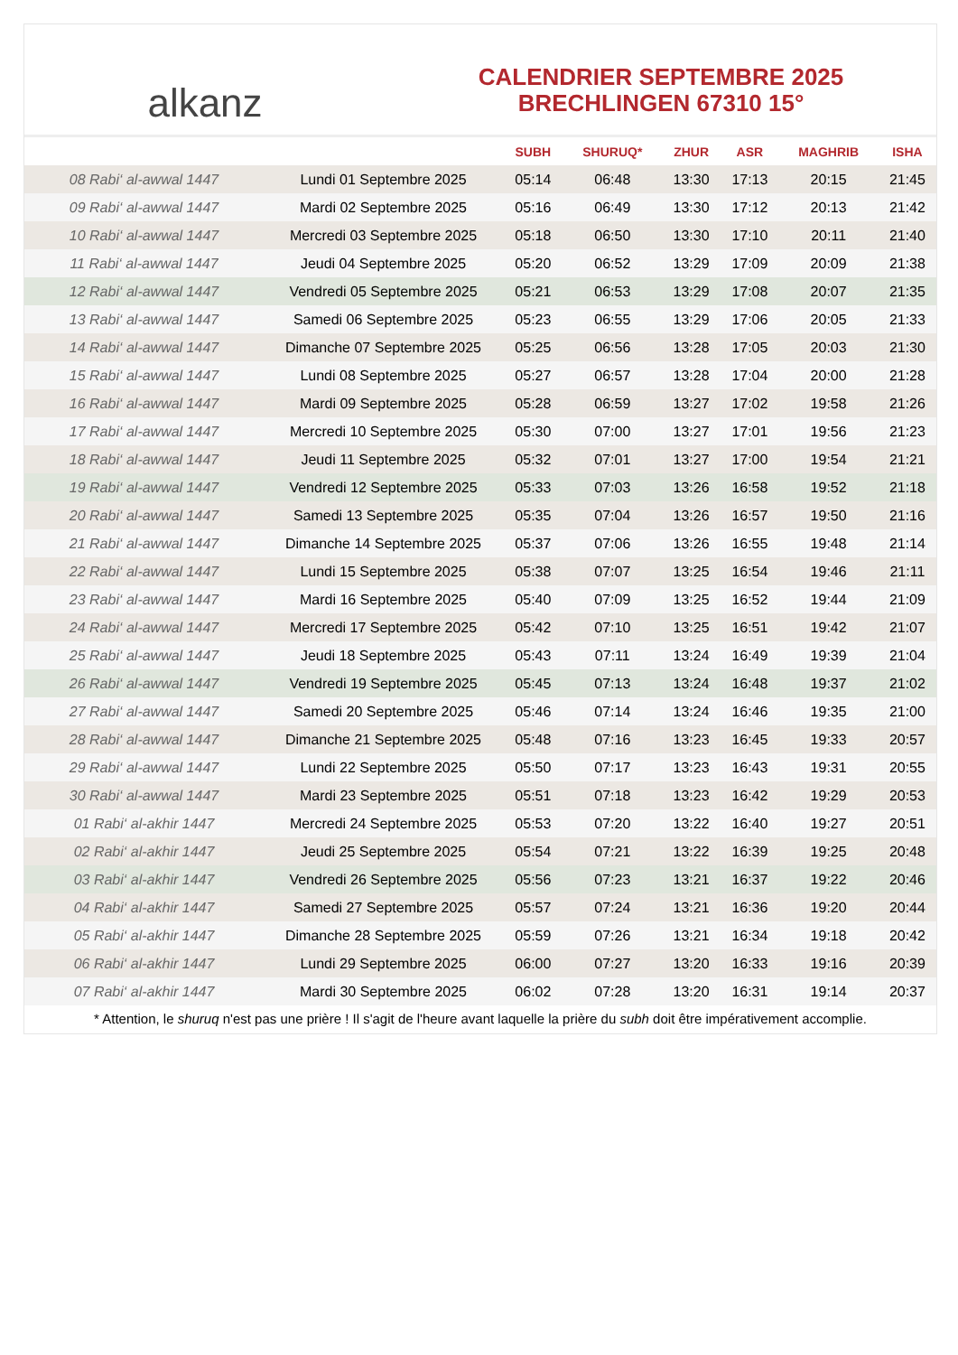alkanz
CALENDRIER SEPTEMBRE 2025
BRECHLINGEN 67310 15°
| | | SUBH | SHURUQ* | ZHUR | ASR | MAGHRIB | ISHA |
| --- | --- | --- | --- | --- | --- | --- | --- |
| 08 Rabi‘ al-awwal 1447 | Lundi 01 Septembre 2025 | 05:14 | 06:48 | 13:30 | 17:13 | 20:15 | 21:45 |
| 09 Rabi‘ al-awwal 1447 | Mardi 02 Septembre 2025 | 05:16 | 06:49 | 13:30 | 17:12 | 20:13 | 21:42 |
| 10 Rabi‘ al-awwal 1447 | Mercredi 03 Septembre 2025 | 05:18 | 06:50 | 13:30 | 17:10 | 20:11 | 21:40 |
| 11 Rabi‘ al-awwal 1447 | Jeudi 04 Septembre 2025 | 05:20 | 06:52 | 13:29 | 17:09 | 20:09 | 21:38 |
| 12 Rabi‘ al-awwal 1447 | Vendredi 05 Septembre 2025 | 05:21 | 06:53 | 13:29 | 17:08 | 20:07 | 21:35 |
| 13 Rabi‘ al-awwal 1447 | Samedi 06 Septembre 2025 | 05:23 | 06:55 | 13:29 | 17:06 | 20:05 | 21:33 |
| 14 Rabi‘ al-awwal 1447 | Dimanche 07 Septembre 2025 | 05:25 | 06:56 | 13:28 | 17:05 | 20:03 | 21:30 |
| 15 Rabi‘ al-awwal 1447 | Lundi 08 Septembre 2025 | 05:27 | 06:57 | 13:28 | 17:04 | 20:00 | 21:28 |
| 16 Rabi‘ al-awwal 1447 | Mardi 09 Septembre 2025 | 05:28 | 06:59 | 13:27 | 17:02 | 19:58 | 21:26 |
| 17 Rabi‘ al-awwal 1447 | Mercredi 10 Septembre 2025 | 05:30 | 07:00 | 13:27 | 17:01 | 19:56 | 21:23 |
| 18 Rabi‘ al-awwal 1447 | Jeudi 11 Septembre 2025 | 05:32 | 07:01 | 13:27 | 17:00 | 19:54 | 21:21 |
| 19 Rabi‘ al-awwal 1447 | Vendredi 12 Septembre 2025 | 05:33 | 07:03 | 13:26 | 16:58 | 19:52 | 21:18 |
| 20 Rabi‘ al-awwal 1447 | Samedi 13 Septembre 2025 | 05:35 | 07:04 | 13:26 | 16:57 | 19:50 | 21:16 |
| 21 Rabi‘ al-awwal 1447 | Dimanche 14 Septembre 2025 | 05:37 | 07:06 | 13:26 | 16:55 | 19:48 | 21:14 |
| 22 Rabi‘ al-awwal 1447 | Lundi 15 Septembre 2025 | 05:38 | 07:07 | 13:25 | 16:54 | 19:46 | 21:11 |
| 23 Rabi‘ al-awwal 1447 | Mardi 16 Septembre 2025 | 05:40 | 07:09 | 13:25 | 16:52 | 19:44 | 21:09 |
| 24 Rabi‘ al-awwal 1447 | Mercredi 17 Septembre 2025 | 05:42 | 07:10 | 13:25 | 16:51 | 19:42 | 21:07 |
| 25 Rabi‘ al-awwal 1447 | Jeudi 18 Septembre 2025 | 05:43 | 07:11 | 13:24 | 16:49 | 19:39 | 21:04 |
| 26 Rabi‘ al-awwal 1447 | Vendredi 19 Septembre 2025 | 05:45 | 07:13 | 13:24 | 16:48 | 19:37 | 21:02 |
| 27 Rabi‘ al-awwal 1447 | Samedi 20 Septembre 2025 | 05:46 | 07:14 | 13:24 | 16:46 | 19:35 | 21:00 |
| 28 Rabi‘ al-awwal 1447 | Dimanche 21 Septembre 2025 | 05:48 | 07:16 | 13:23 | 16:45 | 19:33 | 20:57 |
| 29 Rabi‘ al-awwal 1447 | Lundi 22 Septembre 2025 | 05:50 | 07:17 | 13:23 | 16:43 | 19:31 | 20:55 |
| 30 Rabi‘ al-awwal 1447 | Mardi 23 Septembre 2025 | 05:51 | 07:18 | 13:23 | 16:42 | 19:29 | 20:53 |
| 01 Rabi‘ al-akhir 1447 | Mercredi 24 Septembre 2025 | 05:53 | 07:20 | 13:22 | 16:40 | 19:27 | 20:51 |
| 02 Rabi‘ al-akhir 1447 | Jeudi 25 Septembre 2025 | 05:54 | 07:21 | 13:22 | 16:39 | 19:25 | 20:48 |
| 03 Rabi‘ al-akhir 1447 | Vendredi 26 Septembre 2025 | 05:56 | 07:23 | 13:21 | 16:37 | 19:22 | 20:46 |
| 04 Rabi‘ al-akhir 1447 | Samedi 27 Septembre 2025 | 05:57 | 07:24 | 13:21 | 16:36 | 19:20 | 20:44 |
| 05 Rabi‘ al-akhir 1447 | Dimanche 28 Septembre 2025 | 05:59 | 07:26 | 13:21 | 16:34 | 19:18 | 20:42 |
| 06 Rabi‘ al-akhir 1447 | Lundi 29 Septembre 2025 | 06:00 | 07:27 | 13:20 | 16:33 | 19:16 | 20:39 |
| 07 Rabi‘ al-akhir 1447 | Mardi 30 Septembre 2025 | 06:02 | 07:28 | 13:20 | 16:31 | 19:14 | 20:37 |
* Attention, le shuruq n'est pas une prière ! Il s'agit de l'heure avant laquelle la prière du subh doit être impérativement accomplie.